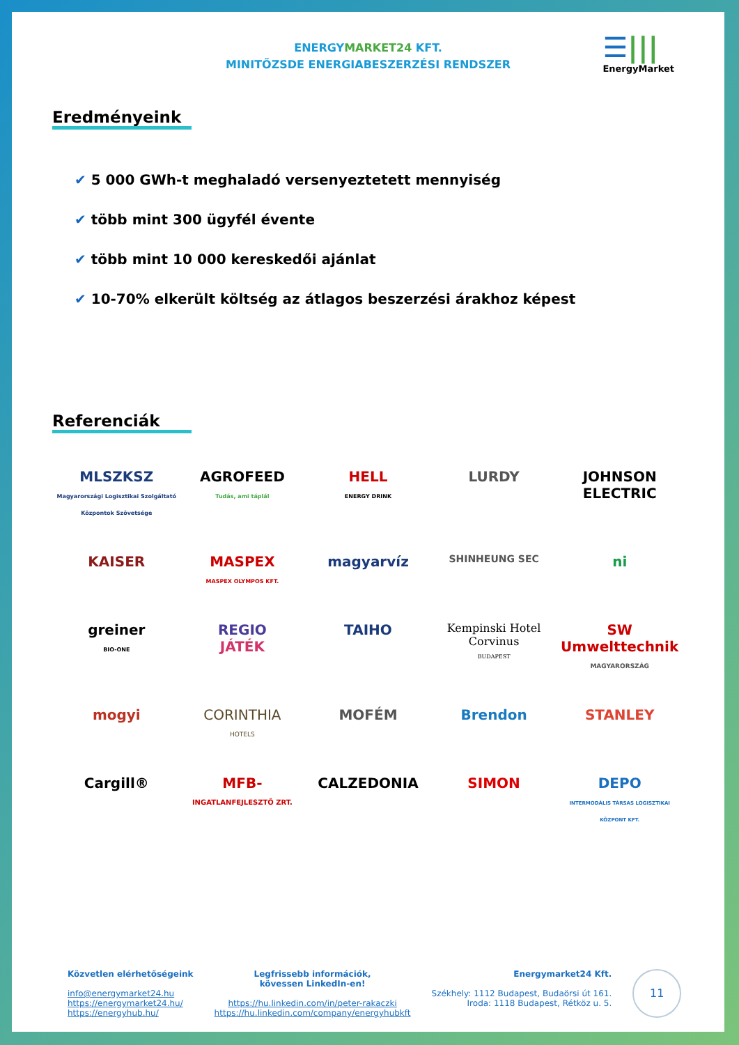ENERGYMARKET24 KFT.
MINITŐZSDE ENERGIABESZERZÉSI RENDSZER
☰|||
EnergyMarket
Eredményeink
✔ 5 000 GWh-t meghaladó versenyeztetett mennyiség
✔ több mint 300 ügyfél évente
✔ több mint 10 000 kereskedői ajánlat
✔ 10-70% elkerült költség az átlagos beszerzési árakhoz képest
Referenciák
MLSZKSZ
Magyarországi Logisztikai Szolgáltató Központok Szövetsége
AGROFEED
Tudás, ami táplál
HELL
ENERGY DRINK
LURDY
JOHNSON ELECTRIC
KAISER
MASPEX
MASPEX OLYMPOS KFT.
magyarvíz
SHINHEUNG SEC
ni
greiner
BIO-ONE
REGIO
JÁTÉK
TAIHO
Kempinski Hotel Corvinus
BUDAPEST
SW Umwelttechnik
MAGYARORSZÁG
mogyi
CORINTHIA
HOTELS
MOFÉM
Brendon
STANLEY
Cargill®
MFB-
INGATLANFEJLESZTŐ ZRT.
CALZEDONIA
SIMON
DEPO
INTERMODÁLIS TÁRSAS LOGISZTIKAI KÖZPONT KFT.
Közvetlen elérhetőségeink
info@energymarket24.hu
https://energymarket24.hu/
https://energyhub.hu/
Legfrissebb információk,
kövessen LinkedIn-en!
https://hu.linkedin.com/in/peter-rakaczki
https://hu.linkedin.com/company/energyhubkft
Energymarket24 Kft.
Székhely: 1112 Budapest, Budaörsi út 161.
Iroda: 1118 Budapest, Rétköz u. 5.
11